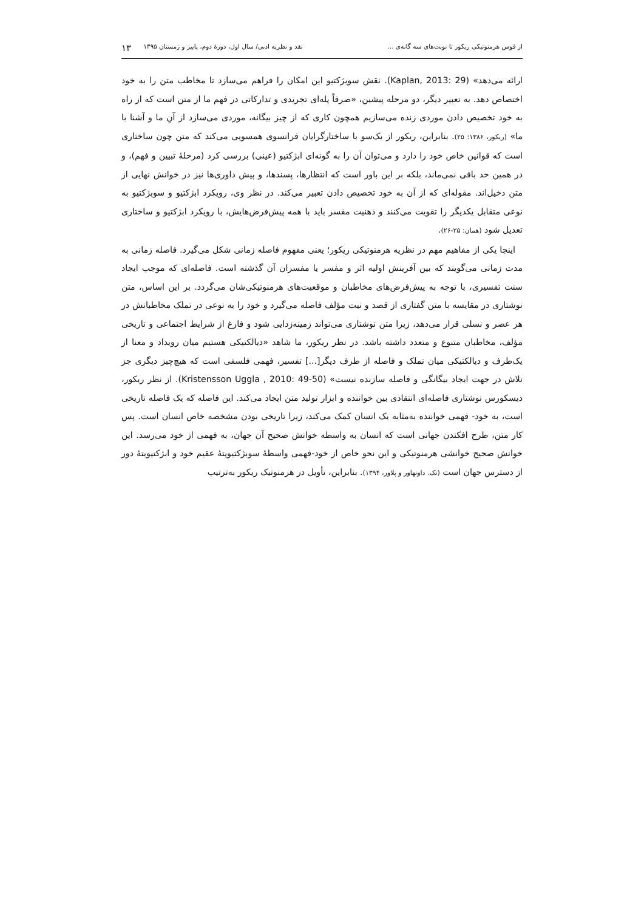از قوس هرمنوتیکی ریکور تا نوبت‌های سه گانه‌ی ... نقد و نظریه ادبی/ سال اول، دورهٔ دوم، پاییز و زمستان ۱۳۹۵ ۱۳
ارائه می‌دهد» (Kaplan, 2013: 29). نقش سوبژکتیو این امکان را فراهم می‌سازد تا مخاطب متن را به خود اختصاص دهد. به تعبیر دیگر، دو مرحله پیشین، «صرفاً پله‌ای تجریدی و تدارکاتی در فهم ما از متن است که از راه به خود تخصیص دادن موردی زنده می‌سازیم همچون کاری که از چیز بیگانه، موردی می‌سازد از آنِ ما و آشنا با ما» (ریکور، ۱۳۸۶: ۲۵). بنابراین، ریکور از یک‌سو با ساختارگرایان فرانسوی همسویی می‌کند که متن چون ساختاری است که قوانین خاص خود را دارد و می‌توان آن را به گونه‌ای ابژکتیو (عینی) بررسی کرد (مرحلهٔ تبیین و فهم)، و در همین حد باقی نمی‌ماند، بلکه بر این باور است که انتظارها، پسندها، و پیش داوری‌ها نیز در خوانش نهایی از متن دخیل‌اند. مقوله‌ای که از آن به خود تخصیص دادن تعبیر می‌کند. در نظر وی، رویکرد ابژکتیو و سوبژکتیو به نوعی متقابل یکدیگر را تقویت می‌کنند و ذهنیت مفسر باید با همه پیش‌فرض‌هایش، با رویکرد ابژکتیو و ساختاری تعدیل شود (همان: ۲۵-۲۶).
اینجا یکی از مفاهیم مهم در نظریه هرمنوتیکی ریکور؛ یعنی مفهوم فاصله زمانی شکل می‌گیرد. فاصله زمانی به مدت زمانی می‌گویند که بین آفرینش اولیه اثر و مفسر یا مفسران آن گذشته است. فاصله‌ای که موجب ایجاد سنت تفسیری، با توجه به پیش‌فرض‌های مخاطبان و موقعیت‌های هرمنوتیکی‌شان می‌گردد. بر این اساس، متن نوشتاری در مقایسه با متن گفتاری از قصد و نیت مؤلف فاصله می‌گیرد و خود را به نوعی در تملک مخاطبانش در هر عصر و نسلی قرار می‌دهد، زیرا متن نوشتاری می‌تواند زمینه‌زدایی شود و فارغ از شرایط اجتماعی و تاریخی مؤلف، مخاطبان متنوع و متعدد داشته باشد. در نظر ریکور، ما شاهد «دیالکتیکی هستیم میان رویداد و معنا از یک‌طرف و دیالکتیکی میان تملک و فاصله از طرف دیگر[...] تفسیر، فهمی فلسفی است که هیچ‌چیز دیگری جز تلاش در جهت ایجاد بیگانگی و فاصله سازنده نیست» (Kristensson Uggla , 2010: 49-50). از نظر ریکور، دیسکورس نوشتاری فاصله‌ای انتقادی بین خواننده و ابزار تولید متن ایجاد می‌کند. این فاصله که یک فاصله تاریخی است، به خود- فهمی خواننده به‌مثابه یک انسان کمک می‌کند، زیرا تاریخی بودن مشخصه خاص انسان است. پس کار متن، طرح افکندن جهانی است که انسان به واسطه خوانش صحیح آن جهان، به فهمی از خود می‌رسد. این خوانش صحیح خوانشی هرمنوتیکی و این نحو خاص از خود-فهمی واسطهٔ سوبژکتیویتهٔ عقیم خود و ابژکتیویتهٔ دور از دسترس جهان است (نک. داونهاور و پلاور، ۱۳۹۴). بنابراین، تأویل در هرمنوتیک ریکور به‌ترتیب